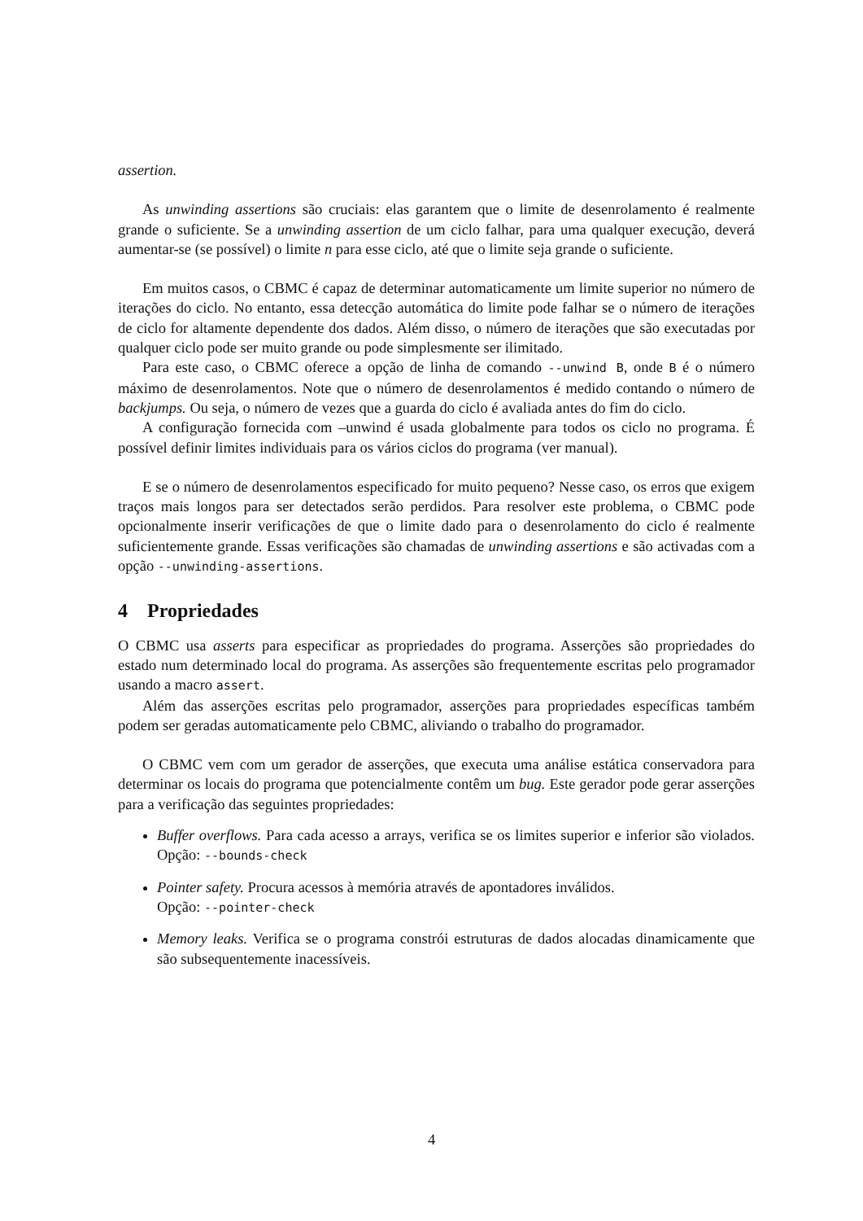assertion.
As unwinding assertions são cruciais: elas garantem que o limite de desenrolamento é realmente grande o suficiente. Se a unwinding assertion de um ciclo falhar, para uma qualquer execução, deverá aumentar-se (se possível) o limite n para esse ciclo, até que o limite seja grande o suficiente.
Em muitos casos, o CBMC é capaz de determinar automaticamente um limite superior no número de iterações do ciclo. No entanto, essa detecção automática do limite pode falhar se o número de iterações de ciclo for altamente dependente dos dados. Além disso, o número de iterações que são executadas por qualquer ciclo pode ser muito grande ou pode simplesmente ser ilimitado.
Para este caso, o CBMC oferece a opção de linha de comando --unwind B, onde B é o número máximo de desenrolamentos. Note que o número de desenrolamentos é medido contando o número de backjumps. Ou seja, o número de vezes que a guarda do ciclo é avaliada antes do fim do ciclo.
A configuração fornecida com –unwind é usada globalmente para todos os ciclo no programa. É possível definir limites individuais para os vários ciclos do programa (ver manual).
E se o número de desenrolamentos especificado for muito pequeno? Nesse caso, os erros que exigem traços mais longos para ser detectados serão perdidos. Para resolver este problema, o CBMC pode opcionalmente inserir verificações de que o limite dado para o desenrolamento do ciclo é realmente suficientemente grande. Essas verificações são chamadas de unwinding assertions e são activadas com a opção --unwinding-assertions.
4 Propriedades
O CBMC usa asserts para especificar as propriedades do programa. Asserções são propriedades do estado num determinado local do programa. As asserções são frequentemente escritas pelo programador usando a macro assert.
Além das asserções escritas pelo programador, asserções para propriedades específicas também podem ser geradas automaticamente pelo CBMC, aliviando o trabalho do programador.
O CBMC vem com um gerador de asserções, que executa uma análise estática conservadora para determinar os locais do programa que potencialmente contêm um bug. Este gerador pode gerar asserções para a verificação das seguintes propriedades:
Buffer overflows. Para cada acesso a arrays, verifica se os limites superior e inferior são violados. Opção: --bounds-check
Pointer safety. Procura acessos à memória através de apontadores inválidos.
Opção: --pointer-check
Memory leaks. Verifica se o programa constrói estruturas de dados alocadas dinamicamente que são subsequentemente inacessíveis.
4